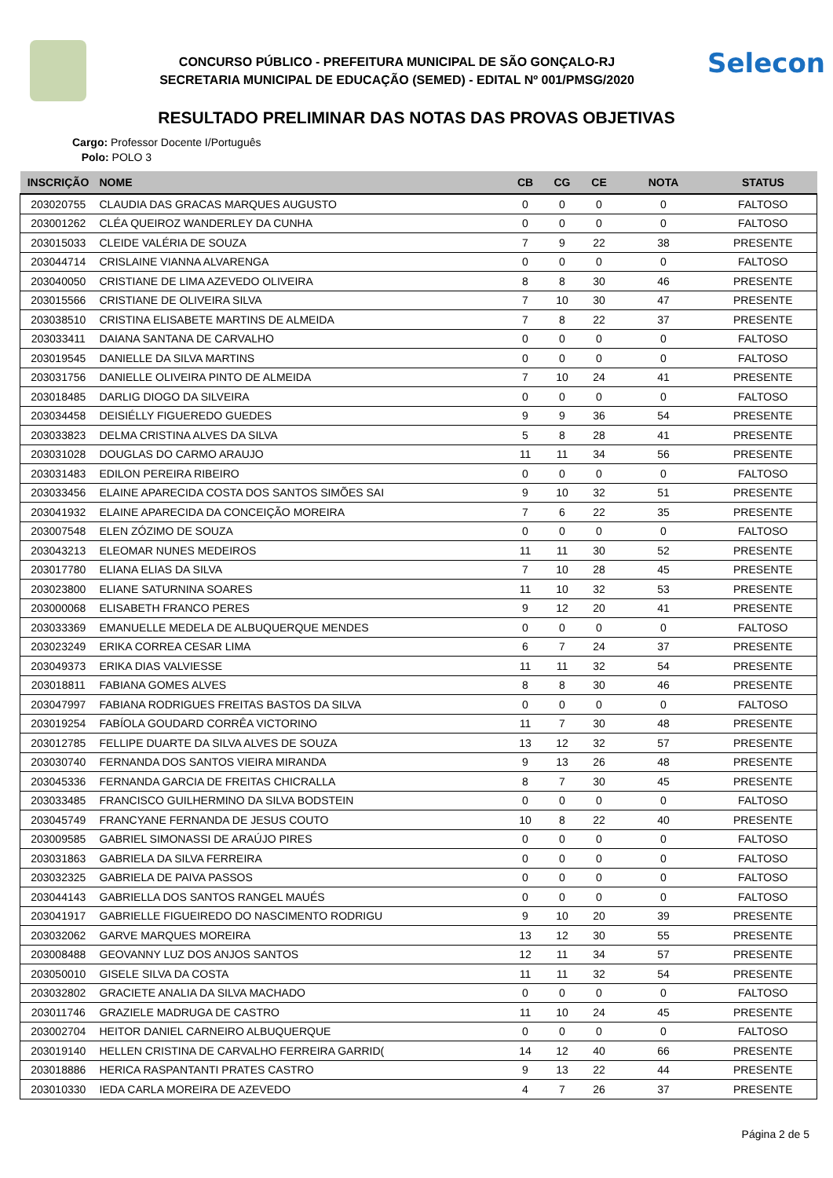CONCURSO PÚBLICO - PREFEITURA MUNICIPAL DE SÃO GONÇALO-RJ
SECRETARIA MUNICIPAL DE EDUCAÇÃO (SEMED) - EDITAL Nº 001/PMSG/2020
Selecon
RESULTADO PRELIMINAR DAS NOTAS DAS PROVAS OBJETIVAS
Cargo: Professor Docente I/Português
Polo: POLO 3
| INSCRIÇÃO | NOME | CB | CG | CE | NOTA | STATUS |
| --- | --- | --- | --- | --- | --- | --- |
| 203020755 | CLAUDIA DAS GRACAS MARQUES AUGUSTO | 0 | 0 | 0 | 0 | FALTOSO |
| 203001262 | CLÉA QUEIROZ WANDERLEY DA CUNHA | 0 | 0 | 0 | 0 | FALTOSO |
| 203015033 | CLEIDE VALÉRIA DE SOUZA | 7 | 9 | 22 | 38 | PRESENTE |
| 203044714 | CRISLAINE VIANNA ALVARENGA | 0 | 0 | 0 | 0 | FALTOSO |
| 203040050 | CRISTIANE DE LIMA AZEVEDO OLIVEIRA | 8 | 8 | 30 | 46 | PRESENTE |
| 203015566 | CRISTIANE DE OLIVEIRA SILVA | 7 | 10 | 30 | 47 | PRESENTE |
| 203038510 | CRISTINA ELISABETE MARTINS DE ALMEIDA | 7 | 8 | 22 | 37 | PRESENTE |
| 203033411 | DAIANA SANTANA DE CARVALHO | 0 | 0 | 0 | 0 | FALTOSO |
| 203019545 | DANIELLE DA SILVA MARTINS | 0 | 0 | 0 | 0 | FALTOSO |
| 203031756 | DANIELLE OLIVEIRA PINTO DE ALMEIDA | 7 | 10 | 24 | 41 | PRESENTE |
| 203018485 | DARLIG DIOGO DA SILVEIRA | 0 | 0 | 0 | 0 | FALTOSO |
| 203034458 | DEISIÉLLY FIGUEREDO GUEDES | 9 | 9 | 36 | 54 | PRESENTE |
| 203033823 | DELMA CRISTINA ALVES DA SILVA | 5 | 8 | 28 | 41 | PRESENTE |
| 203031028 | DOUGLAS DO CARMO ARAUJO | 11 | 11 | 34 | 56 | PRESENTE |
| 203031483 | EDILON PEREIRA RIBEIRO | 0 | 0 | 0 | 0 | FALTOSO |
| 203033456 | ELAINE APARECIDA COSTA DOS SANTOS SIMÕES SAI | 9 | 10 | 32 | 51 | PRESENTE |
| 203041932 | ELAINE APARECIDA DA CONCEIÇÃO MOREIRA | 7 | 6 | 22 | 35 | PRESENTE |
| 203007548 | ELEN ZÓZIMO DE SOUZA | 0 | 0 | 0 | 0 | FALTOSO |
| 203043213 | ELEOMAR NUNES MEDEIROS | 11 | 11 | 30 | 52 | PRESENTE |
| 203017780 | ELIANA ELIAS DA SILVA | 7 | 10 | 28 | 45 | PRESENTE |
| 203023800 | ELIANE SATURNINA SOARES | 11 | 10 | 32 | 53 | PRESENTE |
| 203000068 | ELISABETH FRANCO PERES | 9 | 12 | 20 | 41 | PRESENTE |
| 203033369 | EMANUELLE MEDELA DE ALBUQUERQUE MENDES | 0 | 0 | 0 | 0 | FALTOSO |
| 203023249 | ERIKA CORREA CESAR LIMA | 6 | 7 | 24 | 37 | PRESENTE |
| 203049373 | ERIKA DIAS VALVIESSE | 11 | 11 | 32 | 54 | PRESENTE |
| 203018811 | FABIANA GOMES ALVES | 8 | 8 | 30 | 46 | PRESENTE |
| 203047997 | FABIANA RODRIGUES FREITAS BASTOS DA SILVA | 0 | 0 | 0 | 0 | FALTOSO |
| 203019254 | FABÍOLA GOUDARD CORRÊA VICTORINO | 11 | 7 | 30 | 48 | PRESENTE |
| 203012785 | FELLIPE DUARTE DA SILVA ALVES DE SOUZA | 13 | 12 | 32 | 57 | PRESENTE |
| 203030740 | FERNANDA DOS SANTOS VIEIRA MIRANDA | 9 | 13 | 26 | 48 | PRESENTE |
| 203045336 | FERNANDA GARCIA DE FREITAS CHICRALLA | 8 | 7 | 30 | 45 | PRESENTE |
| 203033485 | FRANCISCO GUILHERMINO DA SILVA BODSTEIN | 0 | 0 | 0 | 0 | FALTOSO |
| 203045749 | FRANCYANE FERNANDA DE JESUS COUTO | 10 | 8 | 22 | 40 | PRESENTE |
| 203009585 | GABRIEL SIMONASSI DE ARAÚJO PIRES | 0 | 0 | 0 | 0 | FALTOSO |
| 203031863 | GABRIELA DA SILVA FERREIRA | 0 | 0 | 0 | 0 | FALTOSO |
| 203032325 | GABRIELA DE PAIVA PASSOS | 0 | 0 | 0 | 0 | FALTOSO |
| 203044143 | GABRIELLA DOS SANTOS RANGEL MAUÉS | 0 | 0 | 0 | 0 | FALTOSO |
| 203041917 | GABRIELLE FIGUEIREDO DO NASCIMENTO RODRIGU | 9 | 10 | 20 | 39 | PRESENTE |
| 203032062 | GARVE MARQUES MOREIRA | 13 | 12 | 30 | 55 | PRESENTE |
| 203008488 | GEOVANNY LUZ DOS ANJOS SANTOS | 12 | 11 | 34 | 57 | PRESENTE |
| 203050010 | GISELE SILVA DA COSTA | 11 | 11 | 32 | 54 | PRESENTE |
| 203032802 | GRACIETE ANALIA DA SILVA MACHADO | 0 | 0 | 0 | 0 | FALTOSO |
| 203011746 | GRAZIELE MADRUGA DE CASTRO | 11 | 10 | 24 | 45 | PRESENTE |
| 203002704 | HEITOR DANIEL CARNEIRO ALBUQUERQUE | 0 | 0 | 0 | 0 | FALTOSO |
| 203019140 | HELLEN CRISTINA DE CARVALHO FERREIRA GARRID( | 14 | 12 | 40 | 66 | PRESENTE |
| 203018886 | HERICA RASPANTANTI PRATES CASTRO | 9 | 13 | 22 | 44 | PRESENTE |
| 203010330 | IEDA CARLA MOREIRA DE AZEVEDO | 4 | 7 | 26 | 37 | PRESENTE |
Página 2 de 5